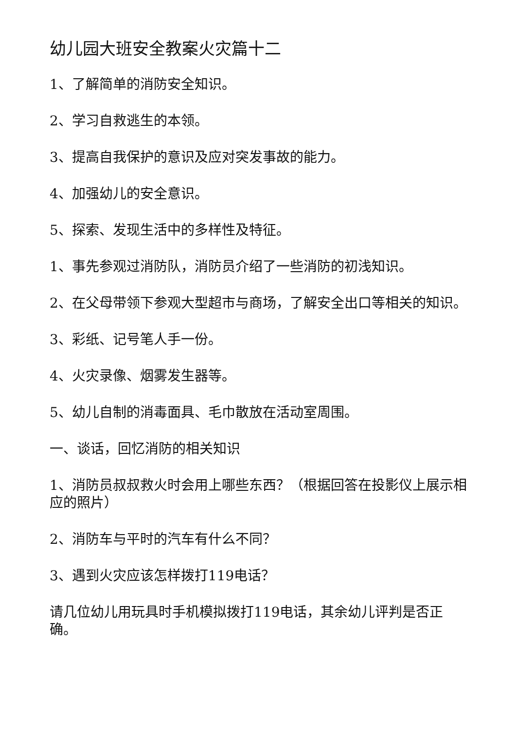幼儿园大班安全教案火灾篇十二
1、了解简单的消防安全知识。
2、学习自救逃生的本领。
3、提高自我保护的意识及应对突发事故的能力。
4、加强幼儿的安全意识。
5、探索、发现生活中的多样性及特征。
1、事先参观过消防队，消防员介绍了一些消防的初浅知识。
2、在父母带领下参观大型超市与商场，了解安全出口等相关的知识。
3、彩纸、记号笔人手一份。
4、火灾录像、烟雾发生器等。
5、幼儿自制的消毒面具、毛巾散放在活动室周围。
一、谈话，回忆消防的相关知识
1、消防员叔叔救火时会用上哪些东西？（根据回答在投影仪上展示相应的照片）
2、消防车与平时的汽车有什么不同？
3、遇到火灾应该怎样拨打119电话？
请几位幼儿用玩具时手机模拟拨打119电话，其余幼儿评判是否正确。